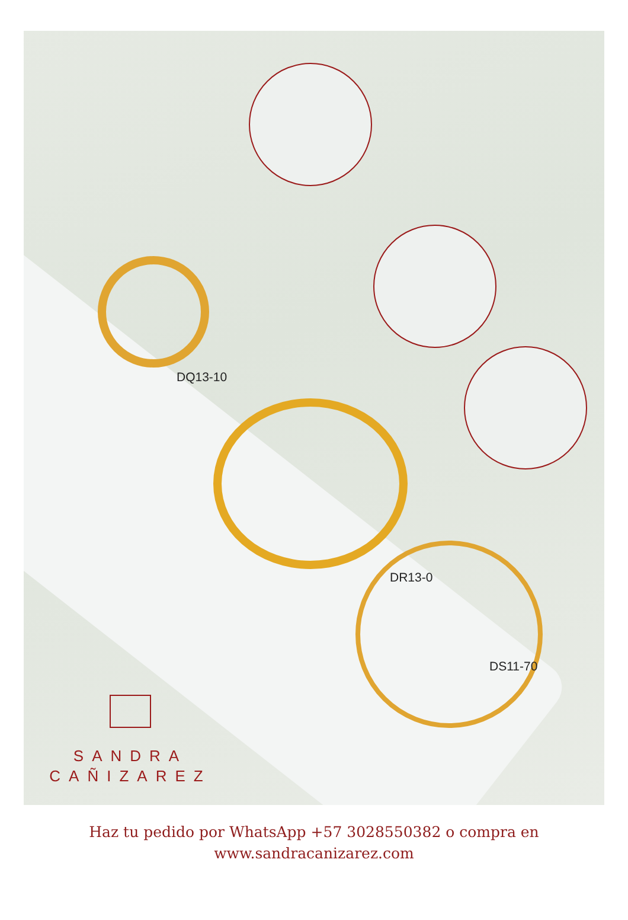DQ13-10
DR13-0
DS11-70
SANDRA
CAÑIZAREZ
Haz tu pedido por WhatsApp +57 3028550382 o compra en
www.sandracanizarez.com